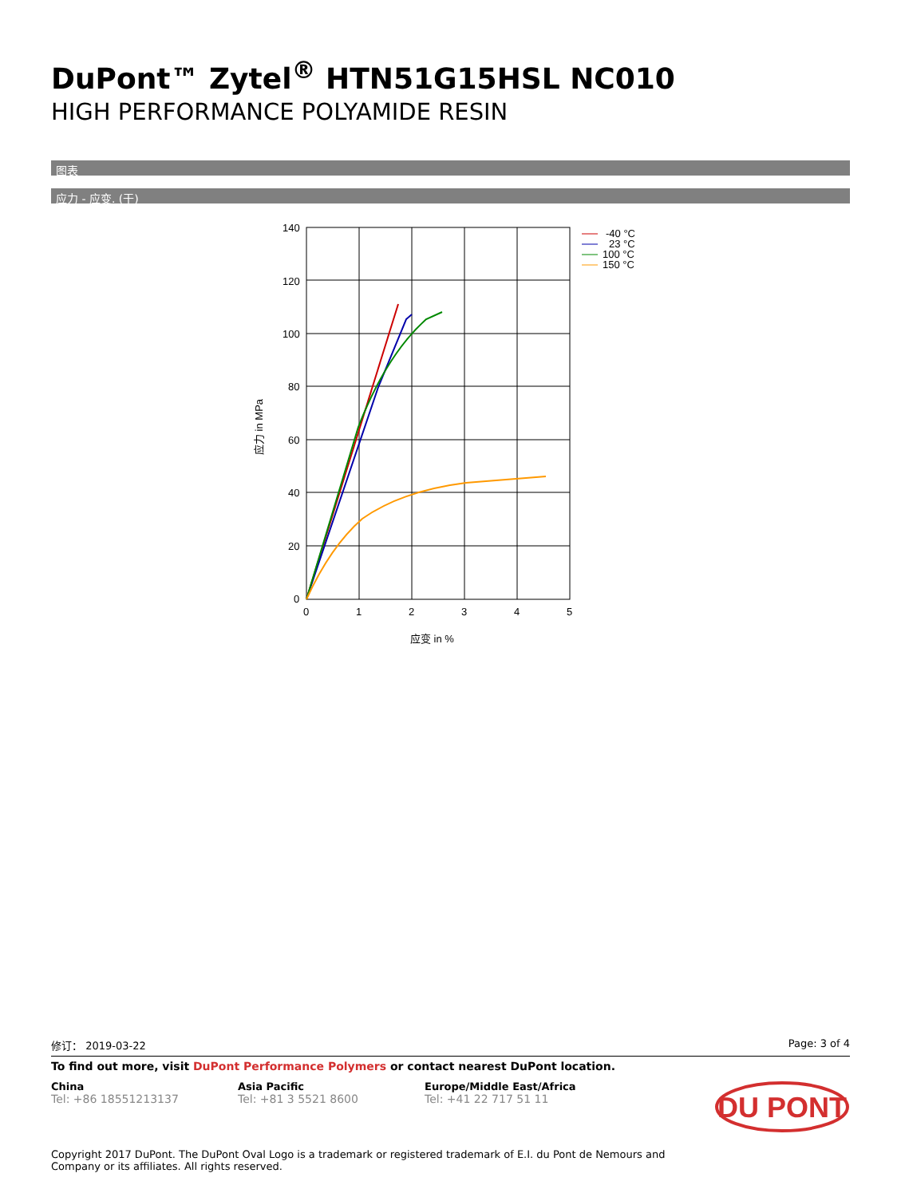DuPont™ Zytel<sup>®</sup> HTN51G15HSL NC010
HIGH PERFORMANCE POLYAMIDE RESIN
图表
应力 - 应变. (干)
140
120
100
80
60
40
20
0
0
1
2
3
4
5
应变 in %
应力 in MPa
-40 °C
23 °C
100 °C
150 °C
修订： 2019-03-22 Page: 3 of 4
To find out more, visit DuPont Performance Polymers or contact nearest DuPont location.
China
Tel: +86 18551213137
Asia Pacific
Tel: +81 3 5521 8600
Europe/Middle East/Africa
Tel: +41 22 717 51 11
DU PONT
Copyright 2017 DuPont. The DuPont Oval Logo is a trademark or registered trademark of E.I. du Pont de Nemours and
Company or its affiliates. All rights reserved.